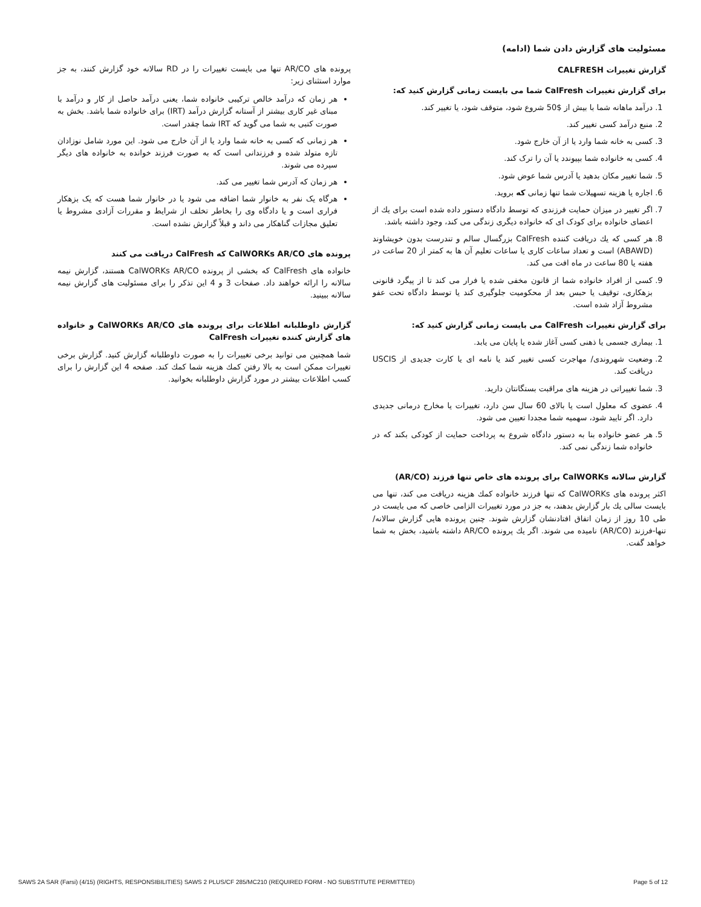مسئولیت های گزارش دادن شما (ادامه)
گزارش تغییرات CALFRESH
برای گزارش تغییرات CalFresh شما می بایست زمانی گزارش کنید که:
1. درآمد ماهانه شما با بیش از $50 شروع شود، متوقف شود، یا تغییر کند.
2. منبع درآمد کسی تغییر کند.
3. کسی به خانه شما وارد یا از آن خارج شود.
4. کسی به خانواده شما بپیوندد یا آن را ترک کند.
5. شما تغییر مکان بدهید یا آدرس شما عوض شود.
6. اجاره یا هزینه تسهیلات شما تنها زمانی که بروید.
7. اگر تغییر در میزان حمایت فرزندی که توسط دادگاه دستور داده شده است برای یك از اعضای خانواده برای کودک ای که خانواده دیگری زندگی می کند، وجود داشته باشد.
8. هر کسی که یك دریافت کننده CalFresh بزرگسال سالم و تندرست بدون خویشاوند (ABAWD) است و تعداد ساعات کاری یا ساعات تعلیم آن ها به کمتر از 20 ساعت در هفته یا 80 ساعت در ماه افت می کند.
9. کسی از افراد خانواده شما از قانون مخفی شده یا فرار می کند تا از پیگرد قانونی بزهکاری، توقیف یا حبس بعد از محکومیت جلوگیری کند یا توسط دادگاه تحت عفو مشروط آزاد شده است.
برای گزارش تغییرات CalFresh می بایست زمانی گزارش کنید که:
1. بیماری جسمی یا ذهنی کسی آغاز شده یا پایان می یابد.
2. وضعیت شهروندی/ مهاجرت کسی تغییر کند یا نامه ای یا کارت جدیدی از USCIS دریافت کند.
3. شما تغییراتی در هزینه های مراقبت بستگانتان دارید.
4. عضوی که معلول است یا بالای 60 سال سن دارد، تغییرات یا مخارج درمانی جدیدی دارد. اگر تایید شود، سهمیه شما مجددا تعیین می شود.
5. هر عضو خانواده بنا به دستور دادگاه شروع به پرداخت حمایت از کودکی بکند که در خانواده شما زندگی نمی کند.
گزارش سالانه CalWORKs برای پرونده های خاص تنها فرزند (AR/CO)
اکثر پرونده های CalWORKs که تنها فرزند خانواده کمك هزینه دریافت می کند، تنها می بایست سالی یك بار گزارش بدهند، به جز در مورد تغییرات الزامی خاصی که می بایست در طی 10 روز از زمان اتفاق افتادنشان گزارش شوند. چنین پرونده هایی گزارش سالانه/ تنها-فرزند (AR/CO) نامیده می شوند. اگر یك پرونده AR/CO داشته باشید، بخش به شما خواهد گفت.
پرونده های AR/CO تنها می بایست تغییرات را در RD سالانه خود گزارش کنند، به جز موارد استثنای زیر:
هر زمان که درآمد خالص ترکیبی خانواده شما، یعنی درآمد حاصل از کار و درآمد با مبنای غیر کاری بیشتر از آستانه گزارش درآمد (IRT) برای خانواده شما باشد. بخش به صورت کتبی به شما می گوید که IRT شما چقدر است.
هر زمانی که کسی به خانه شما وارد یا از آن خارج می شود. این مورد شامل نوزادان تازه متولد شده و فرزندانی است که به صورت فرزند خوانده به خانواده های دیگر سپرده می شوند.
هر زمان که آدرس شما تغییر می کند.
هرگاه یک نفر به خانوار شما اضافه می شود یا در خانوار شما هست که یک بزهکار فراری است و یا دادگاه وی را بخاطر تخلف از شرایط و مقررات آزادی مشروط یا تعلیق مجازات گناهکار می داند و قبلاً گزارش نشده است.
پرونده های CalWORKs AR/CO که CalFresh دریافت می کنند
خانواده های CalFresh که بخشی از پرونده CalWORKs AR/CO هستند، گزارش نیمه سالانه را ارائه خواهند داد. صفحات 3 و 4 این تذکر را برای مسئولیت های گزارش نیمه سالانه ببینید.
گزارش داوطلبانه اطلاعات برای پرونده های CalWORKs AR/CO و خانواده های گزارش کننده تغییرات CalFresh
شما همچنین می توانید برخی تغییرات را به صورت داوطلبانه گزارش کنید. گزارش برخی تغییرات ممکن است به بالا رفتن کمك هزینه شما کمك کند. صفحه 4 این گزارش را برای کسب اطلاعات بیشتر در مورد گزارش داوطلبانه بخوانید.
SAWS 2A SAR (Farsi) (4/15) (RIGHTS, RESPONSIBILITIES) SAWS 2 PLUS/CF 285/MC210 (REQUIRED FORM - NO SUBSTITUTE PERMITTED) Page 5 of 12